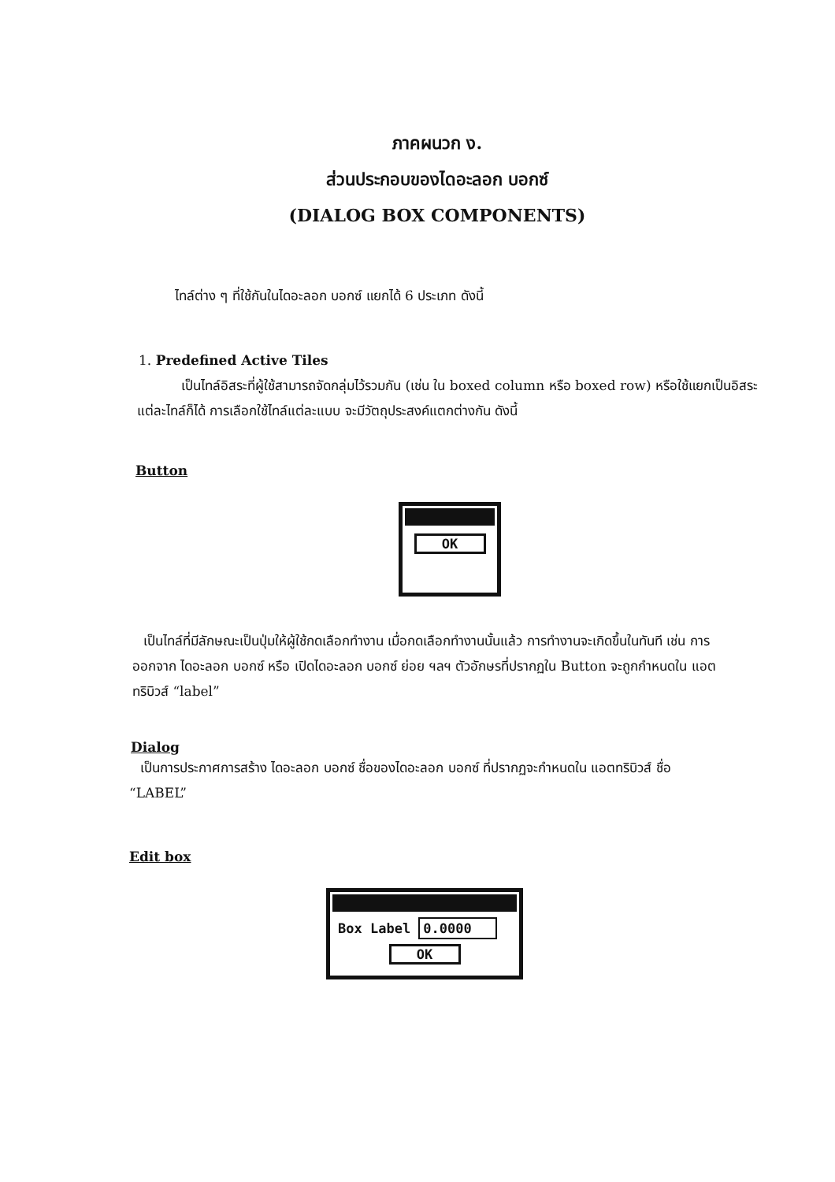ภาคผนวก ง.
ส่วนประกอบของไดอะลอก บอกซ์
(DIALOG BOX COMPONENTS)
ไทล์ต่าง ๆ ที่ใช้กันในไดอะลอก บอกซ์ แยกได้ 6 ประเภท ดังนี้
1. Predefined Active Tiles
เป็นไทล์อิสระที่ผู้ใช้สามารถจัดกลุ่มไว้รวมกัน (เช่น ใน boxed column หรือ boxed row) หรือใช้แยกเป็นอิสระแต่ละไทล์ก็ได้ การเลือกใช้ไทล์แต่ละแบบ จะมีวัตถุประสงค์แตกต่างกัน ดังนี้
Button
OK
เป็นไทล์ที่มีลักษณะเป็นปุ่มให้ผู้ใช้กดเลือกทำงาน เมื่อกดเลือกทำงานนั้นแล้ว การทำงานจะเกิดขึ้นในทันที เช่น การออกจาก ไดอะลอก บอกซ์ หรือ เปิดไดอะลอก บอกซ์ ย่อย ฯลฯ ตัวอักษรที่ปรากฏใน Button จะถูกกำหนดใน แอตทริบิวส์ “label”
Dialog
เป็นการประกาศการสร้าง ไดอะลอก บอกซ์ ชื่อของไดอะลอก บอกซ์ ที่ปรากฏจะกำหนดใน แอตทริบิวส์ ชื่อ “LABEL”
Edit box
Box Label 0.0000
OK